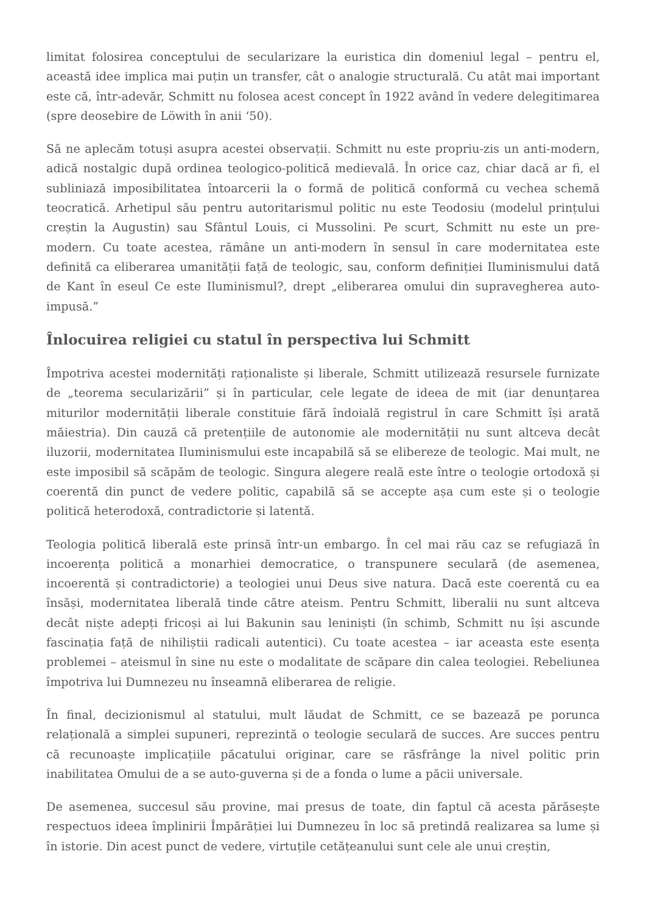limitat folosirea conceptului de secularizare la euristica din domeniul legal – pentru el, această idee implica mai puțin un transfer, cât o analogie structurală. Cu atât mai important este că, într-adevăr, Schmitt nu folosea acest concept în 1922 având în vedere delegitimarea (spre deosebire de Löwith în anii ‘50).
Să ne aplecăm totuși asupra acestei observații. Schmitt nu este propriu-zis un anti-modern, adică nostalgic după ordinea teologico-politică medievală. În orice caz, chiar dacă ar fi, el subliniază imposibilitatea întoarcerii la o formă de politică conformă cu vechea schemă teocratică. Arhetipul său pentru autoritarismul politic nu este Teodosiu (modelul prințului creștin la Augustin) sau Sfântul Louis, ci Mussolini. Pe scurt, Schmitt nu este un pre-modern. Cu toate acestea, rămâne un anti-modern în sensul în care modernitatea este definită ca eliberarea umanității față de teologic, sau, conform definiției Iluminismului dată de Kant în eseul Ce este Iluminismul?, drept „eliberarea omului din supravegherea auto-impusă.”
Înlocuirea religiei cu statul în perspectiva lui Schmitt
Împotriva acestei modernități raționaliste și liberale, Schmitt utilizează resursele furnizate de „teorema secularizării” și în particular, cele legate de ideea de mit (iar denunțarea miturilor modernității liberale constituie fără îndoială registrul în care Schmitt își arată măiestria). Din cauză că pretențiile de autonomie ale modernității nu sunt altceva decât iluzorii, modernitatea Iluminismului este incapabilă să se elibereze de teologic. Mai mult, ne este imposibil să scăpăm de teologic. Singura alegere reală este între o teologie ortodoxă și coerentă din punct de vedere politic, capabilă să se accepte așa cum este și o teologie politică heterodoxă, contradictorie și latentă.
Teologia politică liberală este prinsă într-un embargo. În cel mai rău caz se refugiază în incoerența politică a monarhiei democratice, o transpunere seculară (de asemenea, incoerentă și contradictorie) a teologiei unui Deus sive natura. Dacă este coerentă cu ea însăși, modernitatea liberală tinde către ateism. Pentru Schmitt, liberalii nu sunt altceva decât niște adepți fricoși ai lui Bakunin sau leniniști (în schimb, Schmitt nu își ascunde fascinația față de nihiliștii radicali autentici). Cu toate acestea – iar aceasta este esența problemei – ateismul în sine nu este o modalitate de scăpare din calea teologiei. Rebeliunea împotriva lui Dumnezeu nu înseamnă eliberarea de religie.
În final, decizionismul al statului, mult lăudat de Schmitt, ce se bazează pe porunca relațională a simplei supuneri, reprezintă o teologie seculară de succes. Are succes pentru că recunoaște implicațiile păcatului originar, care se răsfrânge la nivel politic prin inabilitatea Omului de a se auto-guverna și de a fonda o lume a păcii universale.
De asemenea, succesul său provine, mai presus de toate, din faptul că acesta părăsește respectuos ideea împlinirii Împărăției lui Dumnezeu în loc să pretindă realizarea sa lume și în istorie. Din acest punct de vedere, virtuțile cetățeanului sunt cele ale unui creștin,